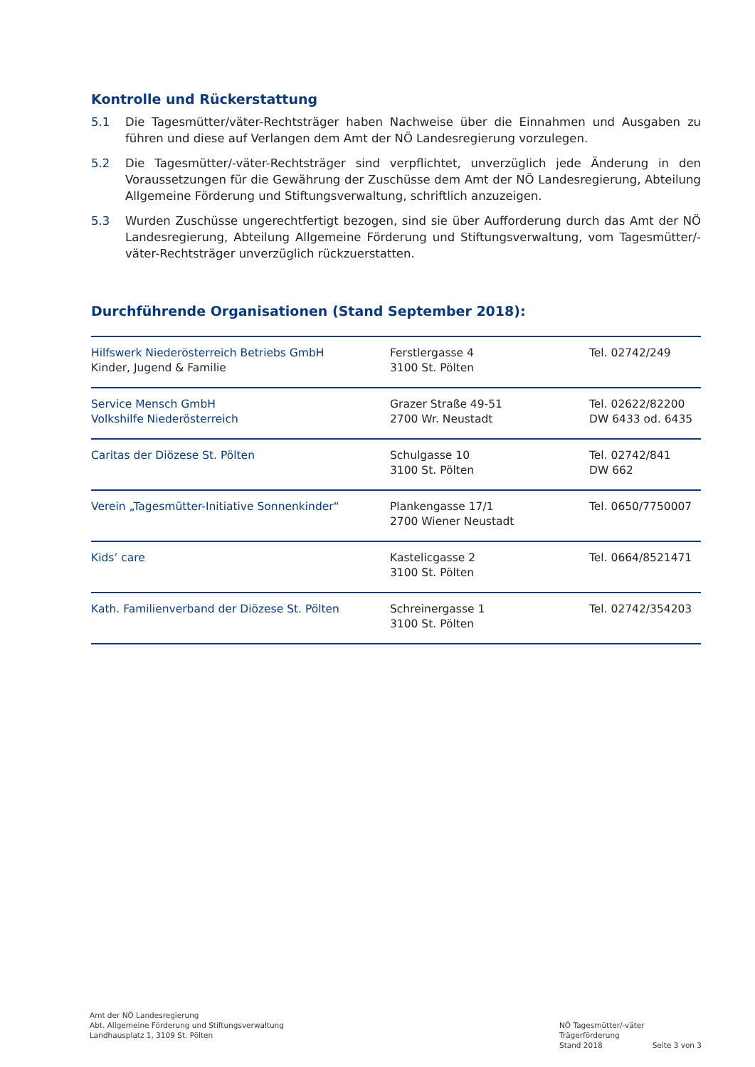Kontrolle und Rückerstattung
5.1 Die Tagesmütter/väter-Rechtsträger haben Nachweise über die Einnahmen und Ausgaben zu führen und diese auf Verlangen dem Amt der NÖ Landesregierung vorzulegen.
5.2 Die Tagesmütter/-väter-Rechtsträger sind verpflichtet, unverzüglich jede Änderung in den Voraussetzungen für die Gewährung der Zuschüsse dem Amt der NÖ Landesregierung, Abteilung Allgemeine Förderung und Stiftungsverwaltung, schriftlich anzuzeigen.
5.3 Wurden Zuschüsse ungerechtfertigt bezogen, sind sie über Aufforderung durch das Amt der NÖ Landesregierung, Abteilung Allgemeine Förderung und Stiftungsverwaltung, vom Tagesmütter/-väter-Rechtsträger unverzüglich rückzuerstatten.
Durchführende Organisationen (Stand September 2018):
| Hilfswerk Niederösterreich Betriebs GmbH Kinder, Jugend & Familie | Ferstlergasse 4 3100 St. Pölten | Tel. 02742/249 |
| Service Mensch GmbH Volkshilfe Niederösterreich | Grazer Straße 49-51 2700 Wr. Neustadt | Tel. 02622/82200 DW 6433 od. 6435 |
| Caritas der Diözese St. Pölten | Schulgasse 10 3100 St. Pölten | Tel. 02742/841 DW 662 |
| Verein „Tagesmütter-Initiative Sonnenkinder“ | Plankengasse 17/1 2700 Wiener Neustadt | Tel. 0650/7750007 |
| Kids’ care | Kastelicgasse 2 3100 St. Pölten | Tel. 0664/8521471 |
| Kath. Familienverband der Diözese St. Pölten | Schreinergasse 1 3100 St. Pölten | Tel. 02742/354203 |
Amt der NÖ Landesregierung
Abt. Allgemeine Förderung und Stiftungsverwaltung
Landhausplatz 1, 3109 St. Pölten
NÖ Tagesmütter/-väter Trägerförderung
Stand 2018 Seite 3 von 3